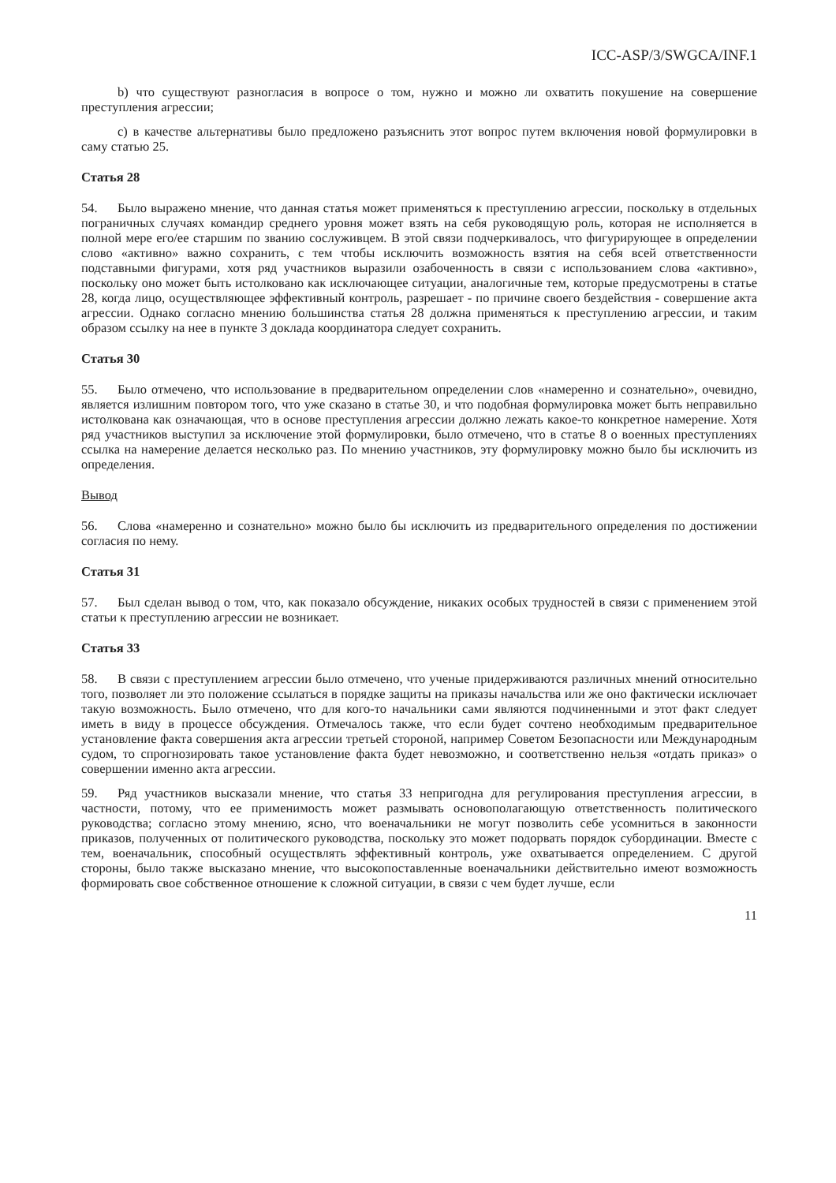ICC-ASP/3/SWGCA/INF.1
b) что существуют разногласия в вопросе о том, нужно и можно ли охватить покушение на совершение преступления агрессии;
c) в качестве альтернативы было предложено разъяснить этот вопрос путем включения новой формулировки в саму статью 25.
Статья 28
54. Было выражено мнение, что данная статья может применяться к преступлению агрессии, поскольку в отдельных пограничных случаях командир среднего уровня может взять на себя руководящую роль, которая не исполняется в полной мере его/ее старшим по званию сослуживцем. В этой связи подчеркивалось, что фигурирующее в определении слово «активно» важно сохранить, с тем чтобы исключить возможность взятия на себя всей ответственности подставными фигурами, хотя ряд участников выразили озабоченность в связи с использованием слова «активно», поскольку оно может быть истолковано как исключающее ситуации, аналогичные тем, которые предусмотрены в статье 28, когда лицо, осуществляющее эффективный контроль, разрешает - по причине своего бездействия - совершение акта агрессии. Однако согласно мнению большинства статья 28 должна применяться к преступлению агрессии, и таким образом ссылку на нее в пункте 3 доклада координатора следует сохранить.
Статья 30
55. Было отмечено, что использование в предварительном определении слов «намеренно и сознательно», очевидно, является излишним повтором того, что уже сказано в статье 30, и что подобная формулировка может быть неправильно истолкована как означающая, что в основе преступления агрессии должно лежать какое-то конкретное намерение. Хотя ряд участников выступил за исключение этой формулировки, было отмечено, что в статье 8 о военных преступлениях ссылка на намерение делается несколько раз. По мнению участников, эту формулировку можно было бы исключить из определения.
Вывод
56. Слова «намеренно и сознательно» можно было бы исключить из предварительного определения по достижении согласия по нему.
Статья 31
57. Был сделан вывод о том, что, как показало обсуждение, никаких особых трудностей в связи с применением этой статьи к преступлению агрессии не возникает.
Статья 33
58. В связи с преступлением агрессии было отмечено, что ученые придерживаются различных мнений относительно того, позволяет ли это положение ссылаться в порядке защиты на приказы начальства или же оно фактически исключает такую возможность. Было отмечено, что для кого-то начальники сами являются подчиненными и этот факт следует иметь в виду в процессе обсуждения. Отмечалось также, что если будет сочтено необходимым предварительное установление факта совершения акта агрессии третьей стороной, например Советом Безопасности или Международным судом, то спрогнозировать такое установление факта будет невозможно, и соответственно нельзя «отдать приказ» о совершении именно акта агрессии.
59. Ряд участников высказали мнение, что статья 33 непригодна для регулирования преступления агрессии, в частности, потому, что ее применимость может размывать основополагающую ответственность политического руководства; согласно этому мнению, ясно, что военачальники не могут позволить себе усомниться в законности приказов, полученных от политического руководства, поскольку это может подорвать порядок субординации. Вместе с тем, военачальник, способный осуществлять эффективный контроль, уже охватывается определением. С другой стороны, было также высказано мнение, что высокопоставленные военачальники действительно имеют возможность формировать свое собственное отношение к сложной ситуации, в связи с чем будет лучше, если
11